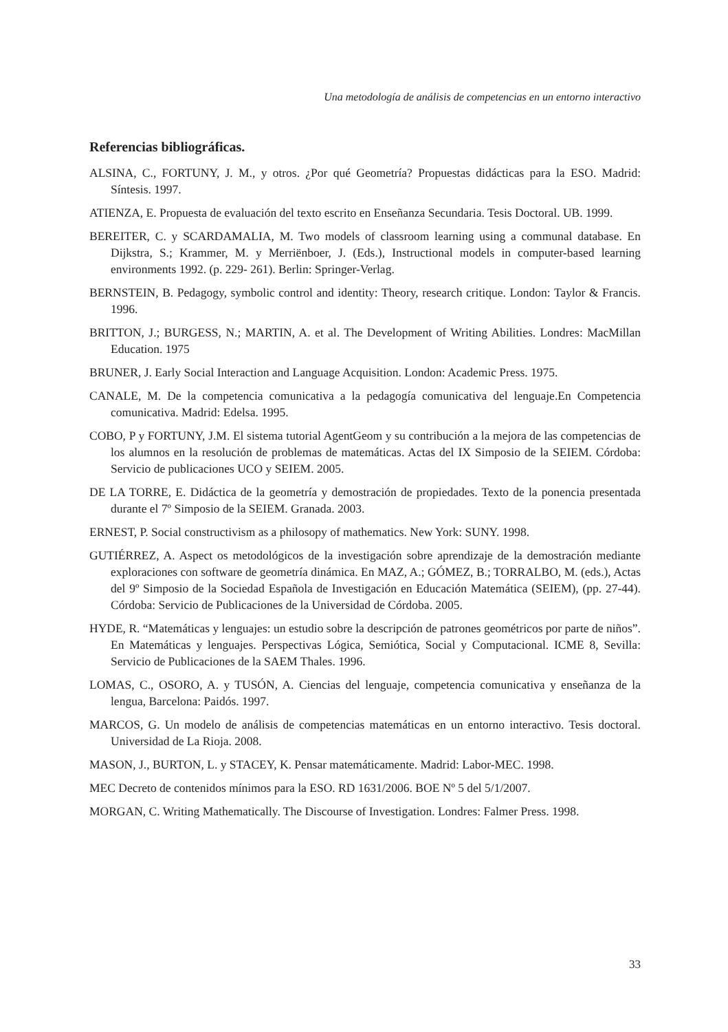Una metodología de análisis de competencias en un entorno interactivo
Referencias bibliográficas.
ALSINA, C., FORTUNY, J. M., y otros. ¿Por qué Geometría? Propuestas didácticas para la ESO. Madrid: Síntesis. 1997.
ATIENZA, E. Propuesta de evaluación del texto escrito en Enseñanza Secundaria. Tesis Doctoral. UB. 1999.
BEREITER, C. y SCARDAMALIA, M. Two models of classroom learning using a communal database. En Dijkstra, S.; Krammer, M. y Merriënboer, J. (Eds.), Instructional models in computer-based learning environments 1992. (p. 229- 261). Berlin: Springer-Verlag.
BERNSTEIN, B. Pedagogy, symbolic control and identity: Theory, research critique. London: Taylor & Francis. 1996.
BRITTON, J.; BURGESS, N.; MARTIN, A. et al. The Development of Writing Abilities. Londres: MacMillan Education. 1975
BRUNER, J. Early Social Interaction and Language Acquisition. London: Academic Press. 1975.
CANALE, M. De la competencia comunicativa a la pedagogía comunicativa del lenguaje.En Competencia comunicativa. Madrid: Edelsa. 1995.
COBO, P y FORTUNY, J.M. El sistema tutorial AgentGeom y su contribución a la mejora de las competencias de los alumnos en la resolución de problemas de matemáticas. Actas del IX Simposio de la SEIEM. Córdoba: Servicio de publicaciones UCO y SEIEM. 2005.
DE LA TORRE, E. Didáctica de la geometría y demostración de propiedades. Texto de la ponencia presentada durante el 7º Simposio de la SEIEM. Granada. 2003.
ERNEST, P. Social constructivism as a philosopy of mathematics. New York: SUNY. 1998.
GUTIÉRREZ, A. Aspect os metodológicos de la investigación sobre aprendizaje de la demostración mediante exploraciones con software de geometría dinámica. En MAZ, A.; GÓMEZ, B.; TORRALBO, M. (eds.), Actas del 9º Simposio de la Sociedad Española de Investigación en Educación Matemática (SEIEM), (pp. 27-44). Córdoba: Servicio de Publicaciones de la Universidad de Córdoba. 2005.
HYDE, R. “Matemáticas y lenguajes: un estudio sobre la descripción de patrones geométricos por parte de niños”. En Matemáticas y lenguajes. Perspectivas Lógica, Semiótica, Social y Computacional. ICME 8, Sevilla: Servicio de Publicaciones de la SAEM Thales. 1996.
LOMAS, C., OSORO, A. y TUSÓN, A. Ciencias del lenguaje, competencia comunicativa y enseñanza de la lengua, Barcelona: Paidós. 1997.
MARCOS, G. Un modelo de análisis de competencias matemáticas en un entorno interactivo. Tesis doctoral. Universidad de La Rioja. 2008.
MASON, J., BURTON, L. y STACEY, K. Pensar matemáticamente. Madrid: Labor-MEC. 1998.
MEC Decreto de contenidos mínimos para la ESO. RD 1631/2006. BOE Nº 5 del 5/1/2007.
MORGAN, C. Writing Mathematically. The Discourse of Investigation. Londres: Falmer Press. 1998.
33